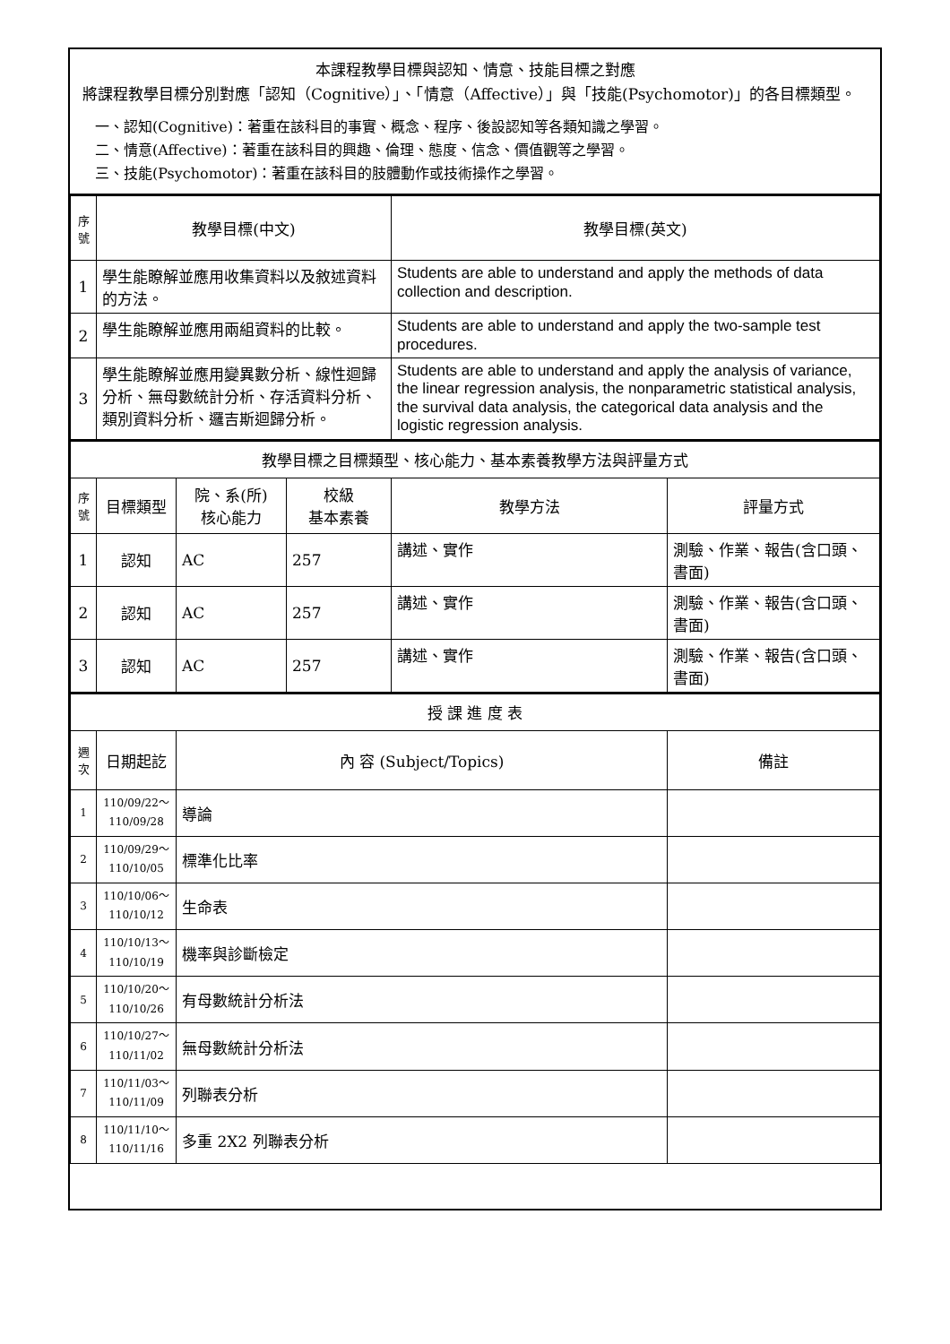本課程教學目標與認知、情意、技能目標之對應
將課程教學目標分別對應「認知（Cognitive）」、「情意（Affective）」與「技能(Psychomotor)」的各目標類型。
一、認知(Cognitive)：著重在該科目的事實、概念、程序、後設認知等各類知識之學習。
二、情意(Affective)：著重在該科目的興趣、倫理、態度、信念、價值觀等之學習。
三、技能(Psychomotor)：著重在該科目的肢體動作或技術操作之學習。
| 序號 | 教學目標(中文) | 教學目標(英文) |
| --- | --- | --- |
| 1 | 學生能瞭解並應用收集資料以及敘述資料的方法。 | Students are able to understand and apply the methods of data collection and description. |
| 2 | 學生能瞭解並應用兩組資料的比較。 | Students are able to understand and apply the two-sample test procedures. |
| 3 | 學生能瞭解並應用變異數分析、線性迴歸分析、無母數統計分析、存活資料分析、類別資料分析、邏吉斯迴歸分析。 | Students are able to understand and apply the analysis of variance, the linear regression analysis, the nonparametric statistical analysis, the survival data analysis, the categorical data analysis and the logistic regression analysis. |
| 教學目標之目標類型、核心能力、基本素養教學方法與評量方式 | | | | | |
| 序號 | 目標類型 | 院、系(所) 核心能力 | 校級 基本素養 | 教學方法 | 評量方式 |
| 1 | 認知 | AC | 257 | 講述、實作 | 測驗、作業、報告(含口頭、書面) |
| 2 | 認知 | AC | 257 | 講述、實作 | 測驗、作業、報告(含口頭、書面) |
| 3 | 認知 | AC | 257 | 講述、實作 | 測驗、作業、報告(含口頭、書面) |
| 授 課 進 度 表 | | | |
| 週次 | 日期起訖 | 內 容 (Subject/Topics) | 備註 |
| 1 | 110/09/22～ 110/09/28 | 導論 | |
| 2 | 110/09/29～ 110/10/05 | 標準化比率 | |
| 3 | 110/10/06～ 110/10/12 | 生命表 | |
| 4 | 110/10/13～ 110/10/19 | 機率與診斷檢定 | |
| 5 | 110/10/20～ 110/10/26 | 有母數統計分析法 | |
| 6 | 110/10/27～ 110/11/02 | 無母數統計分析法 | |
| 7 | 110/11/03～ 110/11/09 | 列聯表分析 | |
| 8 | 110/11/10～ 110/11/16 | 多重 2X2 列聯表分析 | |